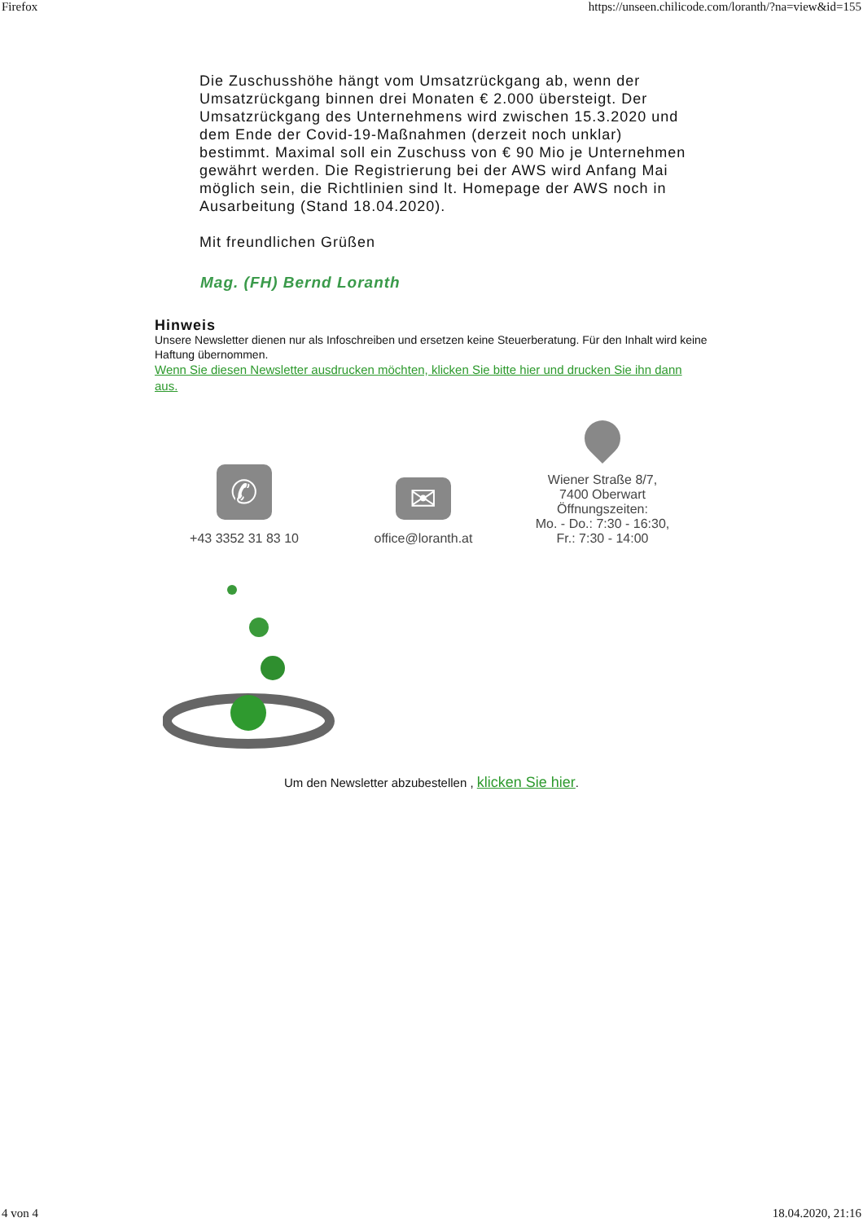Firefox https://unseen.chilicode.com/loranth/?na=view&id=155
Die Zuschusshöhe hängt vom Umsatzrückgang ab, wenn der Umsatzrückgang binnen drei Monaten € 2.000 übersteigt. Der Umsatzrückgang des Unternehmens wird zwischen 15.3.2020 und dem Ende der Covid-19-Maßnahmen (derzeit noch unklar) bestimmt. Maximal soll ein Zuschuss von € 90 Mio je Unternehmen gewährt werden. Die Registrierung bei der AWS wird Anfang Mai möglich sein, die Richtlinien sind lt. Homepage der AWS noch in Ausarbeitung (Stand 18.04.2020).
Mit freundlichen Grüßen
Mag. (FH) Bernd Loranth
Hinweis
Unsere Newsletter dienen nur als Infoschreiben und ersetzen keine Steuerberatung. Für den Inhalt wird keine Haftung übernommen.
Wenn Sie diesen Newsletter ausdrucken möchten, klicken Sie bitte hier und drucken Sie ihn dann aus.
✆
+43 3352 31 83 10
✉
office@loranth.at
Wiener Straße 8/7,
7400 Oberwart
Öffnungszeiten:
Mo. - Do.: 7:30 - 16:30,
Fr.: 7:30 - 14:00
Um den Newsletter abzubestellen , klicken Sie hier.
4 von 4 18.04.2020, 21:16